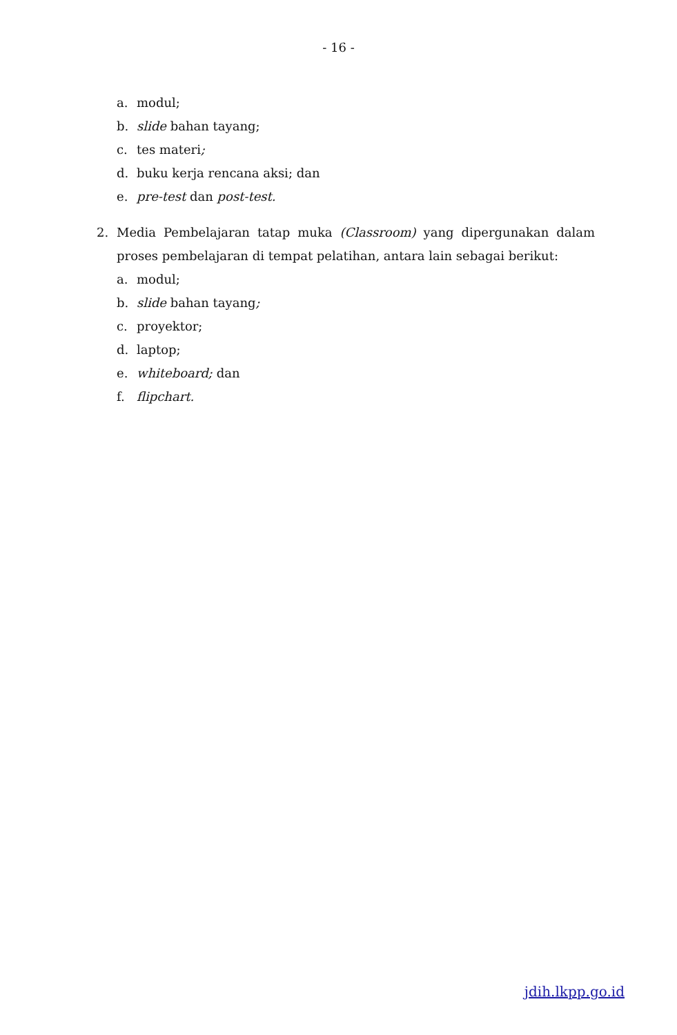- 16 -
a. modul;
b. slide bahan tayang;
c. tes materi;
d. buku kerja rencana aksi; dan
e. pre-test dan post-test.
2. Media Pembelajaran tatap muka (Classroom) yang dipergunakan dalam proses pembelajaran di tempat pelatihan, antara lain sebagai berikut:
a. modul;
b. slide bahan tayang;
c. proyektor;
d. laptop;
e. whiteboard; dan
f. flipchart.
jdih.lkpp.go.id